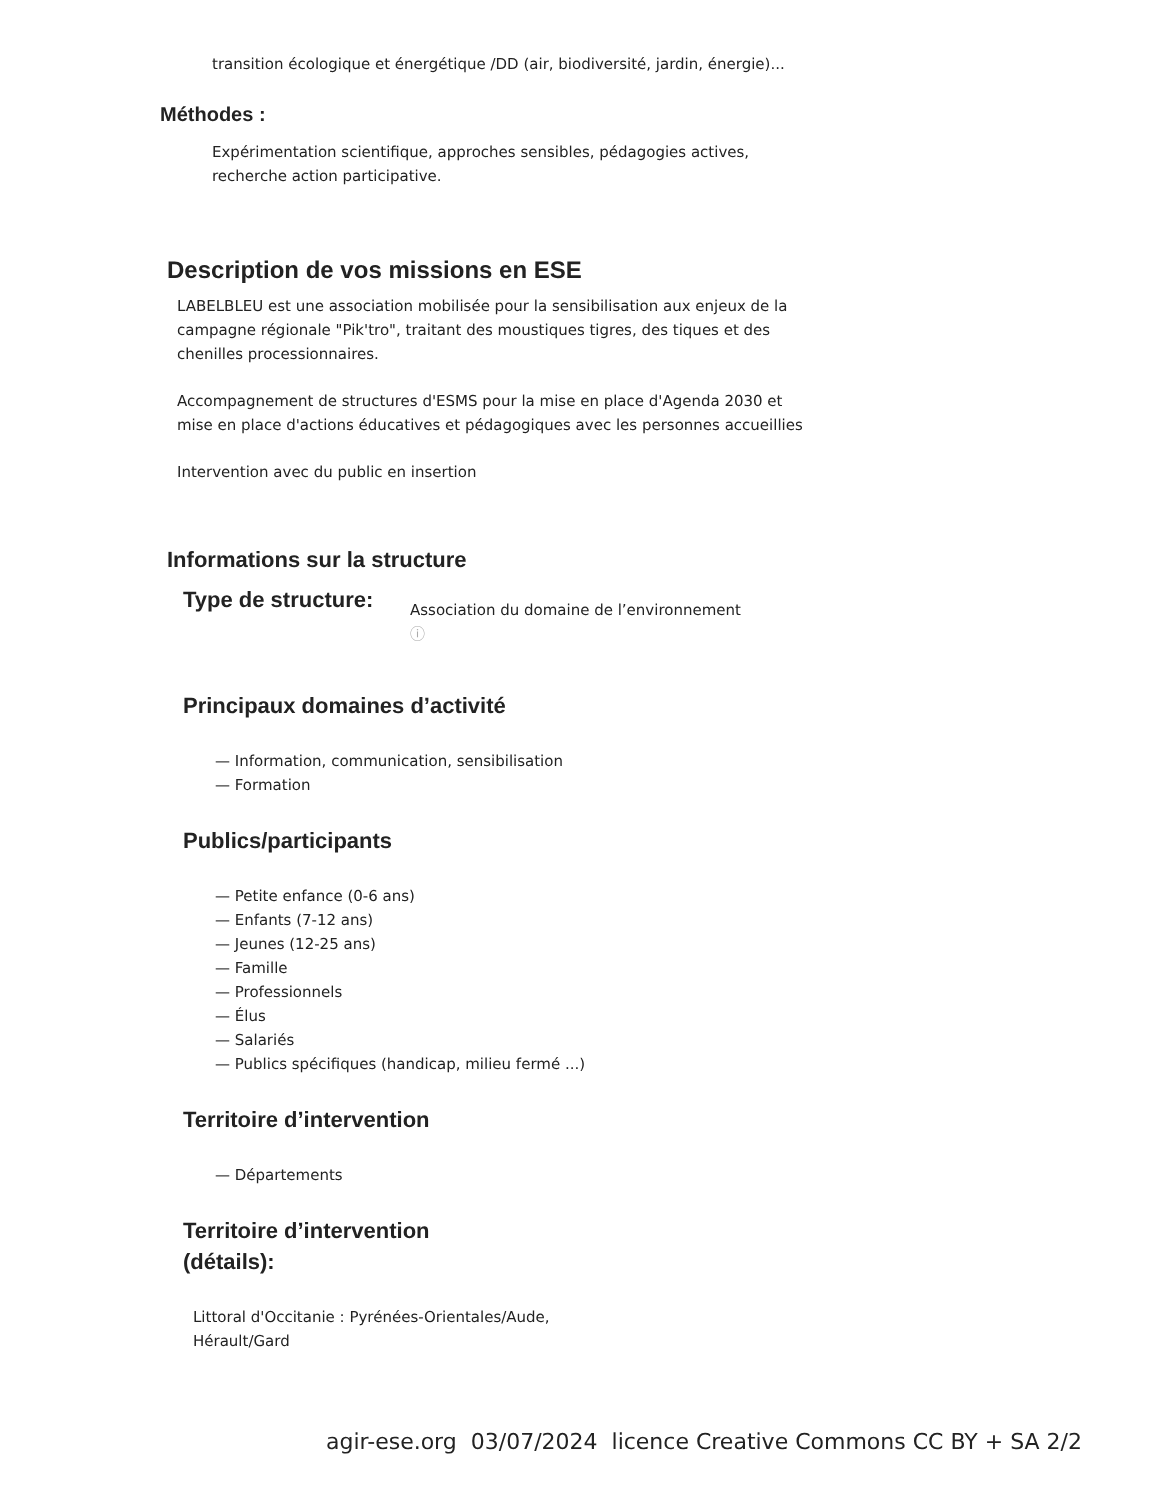transition écologique et énergétique /DD (air, biodiversité, jardin, énergie)...
Méthodes :
Expérimentation scientifique, approches sensibles, pédagogies actives, recherche action participative.
Description de vos missions en ESE
LABELBLEU est une association mobilisée pour la sensibilisation aux enjeux de la campagne régionale "Pik'tro", traitant des moustiques tigres, des tiques et des chenilles processionnaires.
Accompagnement de structures d'ESMS pour la mise en place d'Agenda 2030 et mise en place d'actions éducatives et pédagogiques avec les personnes accueillies
Intervention avec du public en insertion
Informations sur la structure
Type de structure:
Association du domaine de l’environnement
ⓘ
Principaux domaines d’activité
— Information, communication, sensibilisation
— Formation
Publics/participants
— Petite enfance (0-6 ans)
— Enfants (7-12 ans)
— Jeunes (12-25 ans)
— Famille
— Professionnels
— Élus
— Salariés
— Publics spécifiques (handicap, milieu fermé ...)
Territoire d’intervention
— Départements
Territoire d’intervention
(détails):
Littoral d'Occitanie : Pyrénées-Orientales/Aude, Hérault/Gard
agir-ese.org 03/07/2024 licence Creative Commons CC BY + SA 2/2